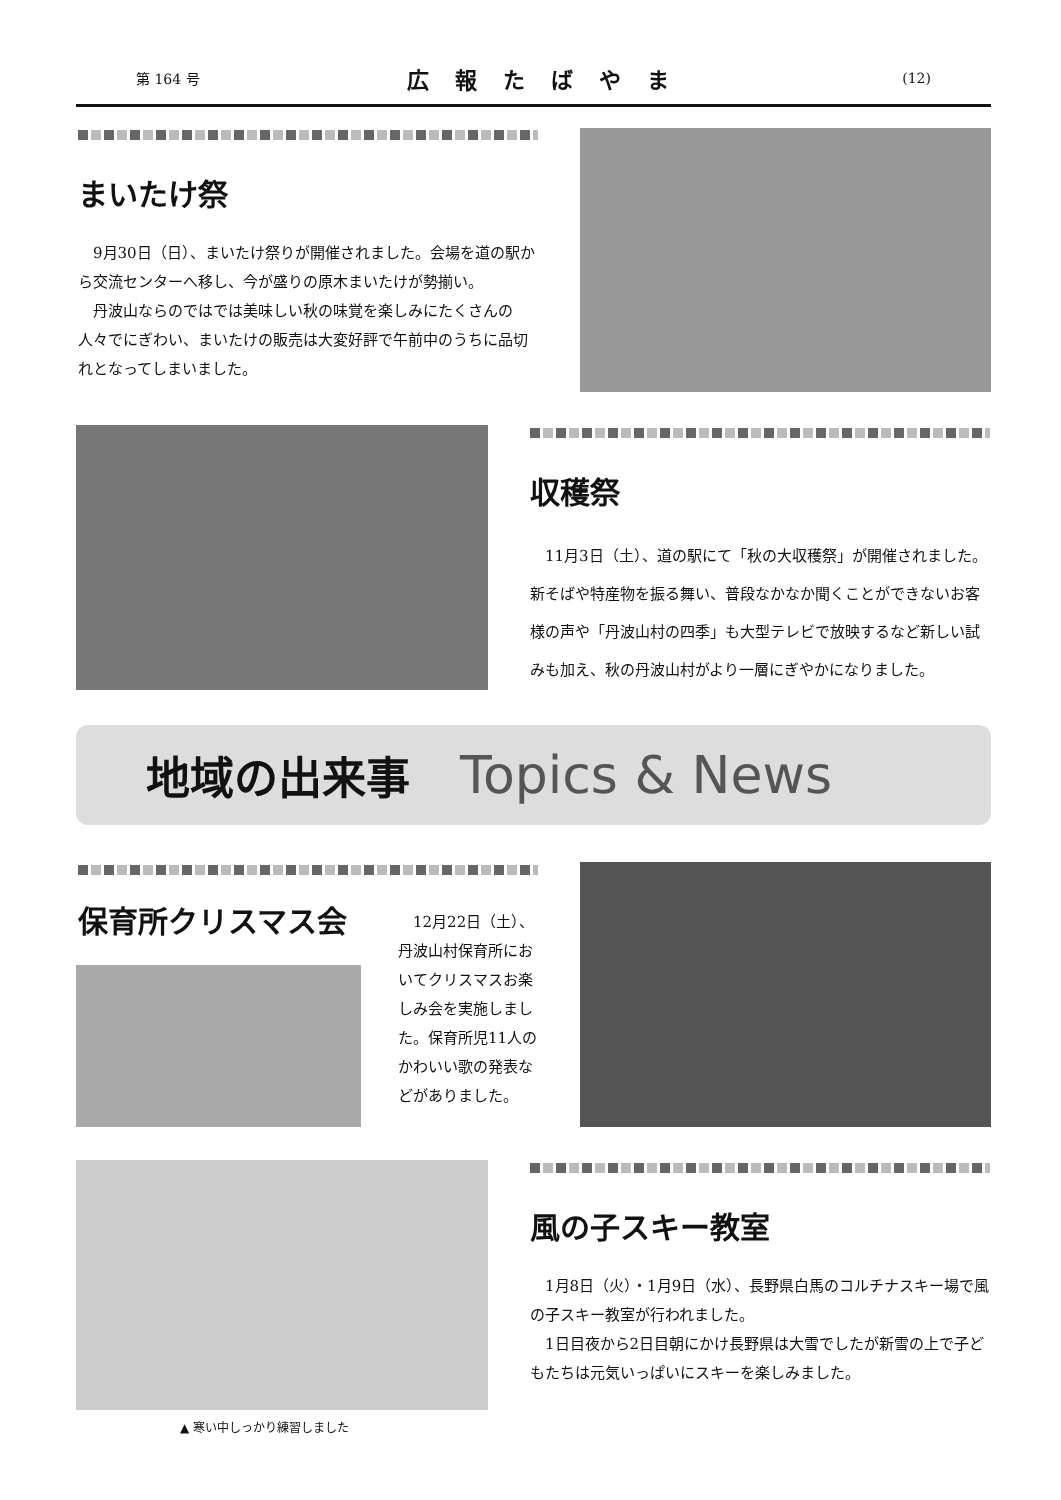第 164 号 広報たばやま (12)
まいたけ祭
　9月30日（日）、まいたけ祭りが開催されました。会場を道の駅から交流センターへ移し、今が盛りの原木まいたけが勢揃い。
　丹波山ならのではでは美味しい秋の味覚を楽しみにたくさんの人々でにぎわい、まいたけの販売は大変好評で午前中のうちに品切れとなってしまいました。
収穫祭
　11月3日（土）、道の駅にて「秋の大収穫祭」が開催されました。新そばや特産物を振る舞い、普段なかなか聞くことができないお客様の声や「丹波山村の四季」も大型テレビで放映するなど新しい試みも加え、秋の丹波山村がより一層にぎやかになりました。
地域の出来事 Topics & News
保育所クリスマス会
　12月22日（土）、丹波山村保育所においてクリスマスお楽しみ会を実施しました。保育所児11人のかわいい歌の発表などがありました。
▲ 寒い中しっかり練習しました
風の子スキー教室
　1月8日（火）・1月9日（水）、長野県白馬のコルチナスキー場で風の子スキー教室が行われました。
　1日目夜から2日目朝にかけ長野県は大雪でしたが新雪の上で子どもたちは元気いっぱいにスキーを楽しみました。